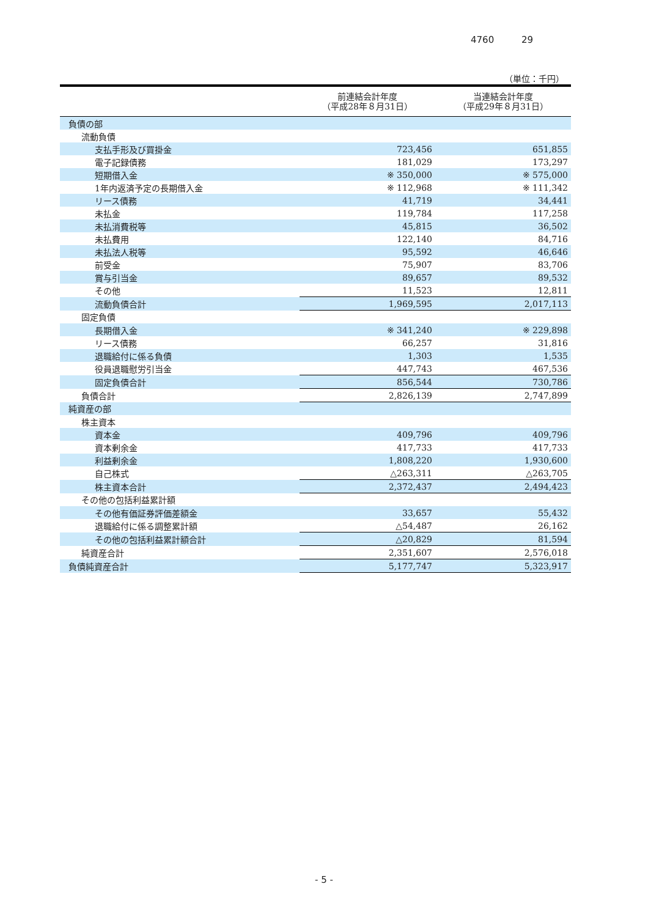4760 29
（単位：千円）
| | 前連結会計年度 （平成28年８月31日） | 当連結会計年度 （平成29年８月31日） |
| --- | --- | --- |
| 負債の部 | | |
| 流動負債 | | |
| 支払手形及び買掛金 | 723,456 | 651,855 |
| 電子記録債務 | 181,029 | 173,297 |
| 短期借入金 | ※ 350,000 | ※ 575,000 |
| 1年内返済予定の長期借入金 | ※ 112,968 | ※ 111,342 |
| リース債務 | 41,719 | 34,441 |
| 未払金 | 119,784 | 117,258 |
| 未払消費税等 | 45,815 | 36,502 |
| 未払費用 | 122,140 | 84,716 |
| 未払法人税等 | 95,592 | 46,646 |
| 前受金 | 75,907 | 83,706 |
| 賞与引当金 | 89,657 | 89,532 |
| その他 | 11,523 | 12,811 |
| 流動負債合計 | 1,969,595 | 2,017,113 |
| 固定負債 | | |
| 長期借入金 | ※ 341,240 | ※ 229,898 |
| リース債務 | 66,257 | 31,816 |
| 退職給付に係る負債 | 1,303 | 1,535 |
| 役員退職慰労引当金 | 447,743 | 467,536 |
| 固定負債合計 | 856,544 | 730,786 |
| 負債合計 | 2,826,139 | 2,747,899 |
| 純資産の部 | | |
| 株主資本 | | |
| 資本金 | 409,796 | 409,796 |
| 資本剰余金 | 417,733 | 417,733 |
| 利益剰余金 | 1,808,220 | 1,930,600 |
| 自己株式 | △263,311 | △263,705 |
| 株主資本合計 | 2,372,437 | 2,494,423 |
| その他の包括利益累計額 | | |
| その他有価証券評価差額金 | 33,657 | 55,432 |
| 退職給付に係る調整累計額 | △54,487 | 26,162 |
| その他の包括利益累計額合計 | △20,829 | 81,594 |
| 純資産合計 | 2,351,607 | 2,576,018 |
| 負債純資産合計 | 5,177,747 | 5,323,917 |
- 5 -